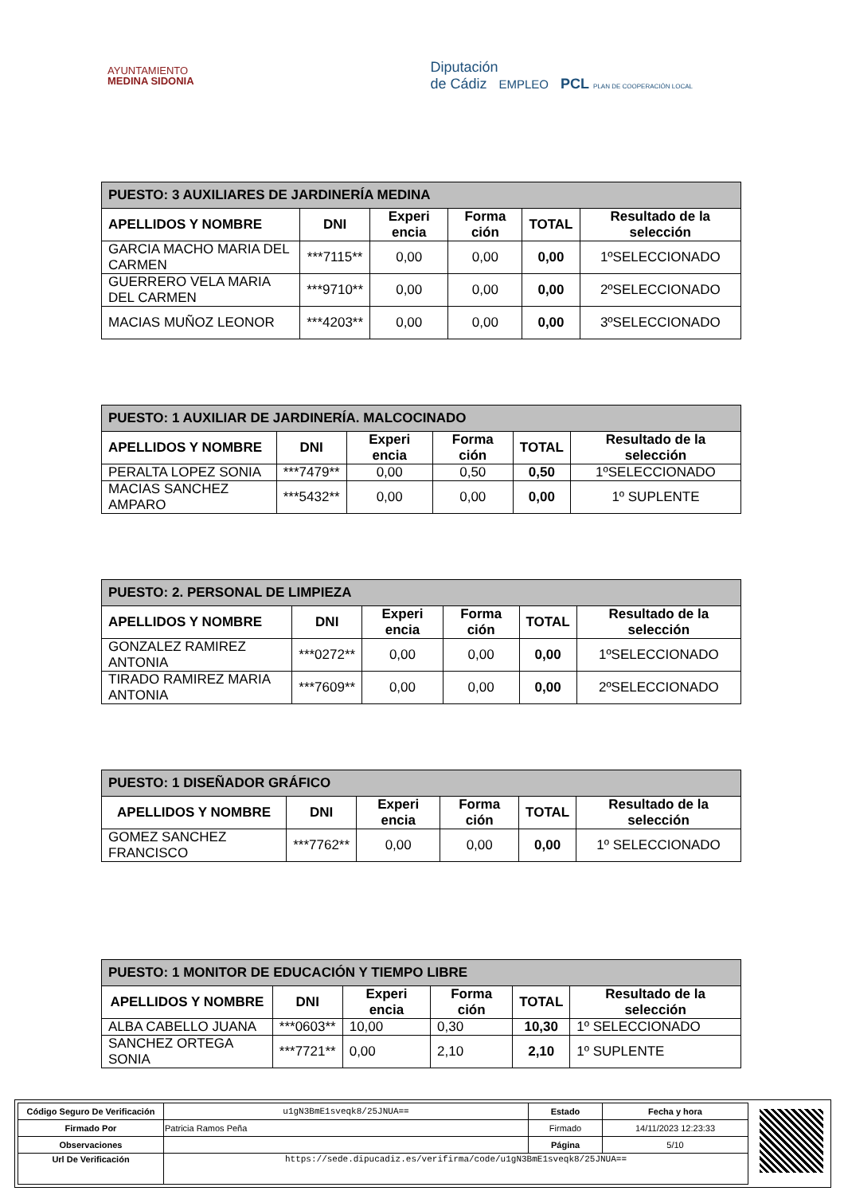AYUNTAMIENTO
MEDINA SIDONIA
Diputación
de Cádiz EMPLEO PCL PLAN DE COOPERACIÓN LOCAL
| PUESTO: 3 AUXILIARES DE JARDINERÍA MEDINA | | | | | |
| --- | --- | --- | --- | --- | --- |
| APELLIDOS Y NOMBRE | DNI | Experi encia | Forma ción | TOTAL | Resultado de la selección |
| GARCIA MACHO MARIA DEL CARMEN | ***7115** | 0,00 | 0,00 | 0,00 | 1ºSELECCIONADO |
| GUERRERO VELA MARIA DEL CARMEN | ***9710** | 0,00 | 0,00 | 0,00 | 2ºSELECCIONADO |
| MACIAS MUÑOZ LEONOR | ***4203** | 0,00 | 0,00 | 0,00 | 3ºSELECCIONADO |
| PUESTO: 1 AUXILIAR DE JARDINERÍA. MALCOCINADO | | | | | |
| --- | --- | --- | --- | --- | --- |
| APELLIDOS Y NOMBRE | DNI | Experi encia | Forma ción | TOTAL | Resultado de la selección |
| PERALTA LOPEZ SONIA | ***7479** | 0,00 | 0,50 | 0,50 | 1ºSELECCIONADO |
| MACIAS SANCHEZ AMPARO | ***5432** | 0,00 | 0,00 | 0,00 | 1º SUPLENTE |
| PUESTO: 2. PERSONAL DE LIMPIEZA | | | | | |
| --- | --- | --- | --- | --- | --- |
| APELLIDOS Y NOMBRE | DNI | Experi encia | Forma ción | TOTAL | Resultado de la selección |
| GONZALEZ RAMIREZ ANTONIA | ***0272** | 0,00 | 0,00 | 0,00 | 1ºSELECCIONADO |
| TIRADO RAMIREZ MARIA ANTONIA | ***7609** | 0,00 | 0,00 | 0,00 | 2ºSELECCIONADO |
| PUESTO: 1 DISEÑADOR GRÁFICO | | | | | |
| --- | --- | --- | --- | --- | --- |
| APELLIDOS Y NOMBRE | DNI | Experi encia | Forma ción | TOTAL | Resultado de la selección |
| GOMEZ SANCHEZ FRANCISCO | ***7762** | 0,00 | 0,00 | 0,00 | 1º SELECCIONADO |
| PUESTO: 1 MONITOR DE EDUCACIÓN Y TIEMPO LIBRE | | | | | |
| --- | --- | --- | --- | --- | --- |
| APELLIDOS Y NOMBRE | DNI | Experi encia | Forma ción | TOTAL | Resultado de la selección |
| ALBA CABELLO JUANA | ***0603** | 10,00 | 0,30 | 10,30 | 1º SELECCIONADO |
| SANCHEZ ORTEGA SONIA | ***7721** | 0,00 | 2,10 | 2,10 | 1º SUPLENTE |
| Código Seguro De Verificación | u1gN3BmE1sveqk8/25JNUA== | Estado | Fecha y hora |
| Firmado Por | Patricia Ramos Peña | Firmado | 14/11/2023 12:23:33 |
| Observaciones | | Página | 5/10 |
| Url De Verificación | https://sede.dipucadiz.es/verifirma/code/u1gN3BmE1sveqk8/25JNUA== | | |